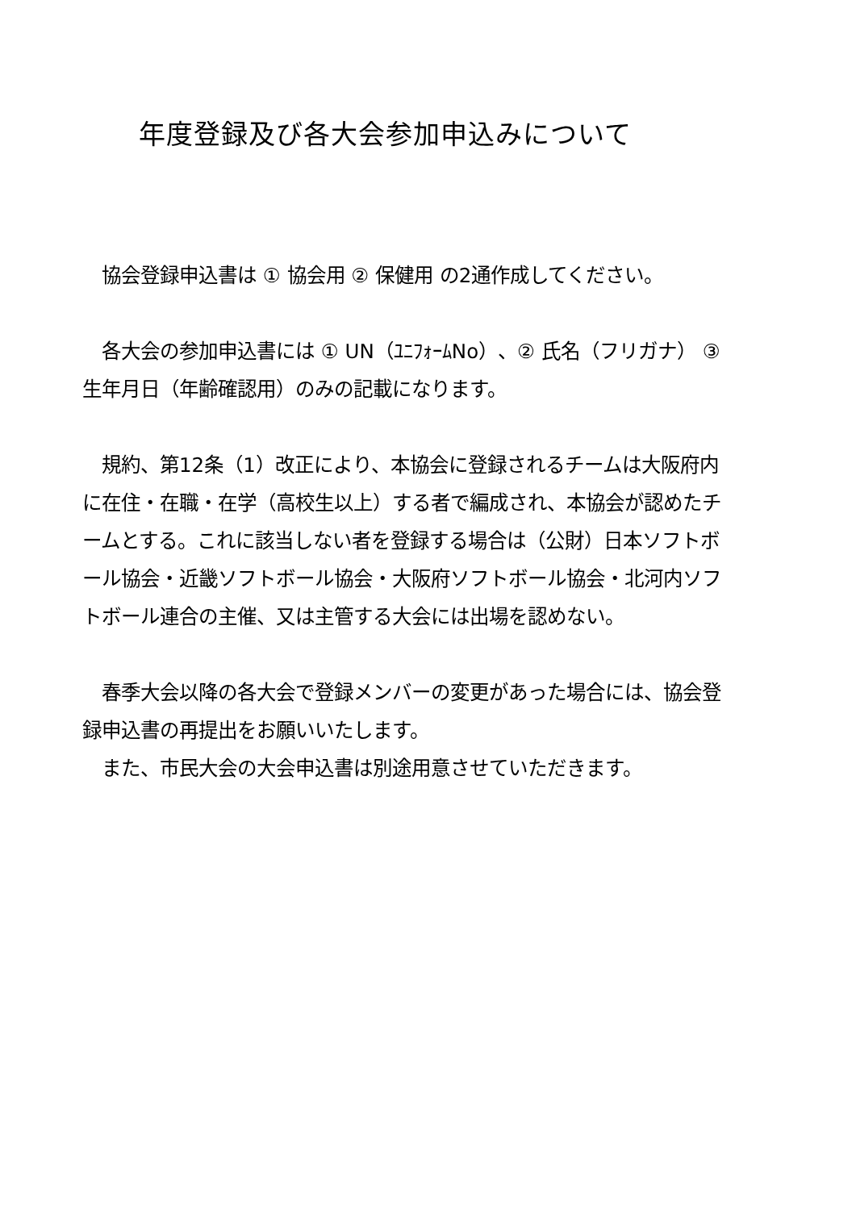年度登録及び各大会参加申込みについて
　協会登録申込書は ① 協会用 ② 保健用 の2通作成してください。
　各大会の参加申込書には ① UN（ﾕﾆﾌｫｰﾑNo）、② 氏名（フリガナ） ③ 生年月日（年齢確認用）のみの記載になります。
　規約、第12条（1）改正により、本協会に登録されるチームは大阪府内に在住・在職・在学（高校生以上）する者で編成され、本協会が認めたチームとする。これに該当しない者を登録する場合は（公財）日本ソフトボール協会・近畿ソフトボール協会・大阪府ソフトボール協会・北河内ソフトボール連合の主催、又は主管する大会には出場を認めない。
　春季大会以降の各大会で登録メンバーの変更があった場合には、協会登録申込書の再提出をお願いいたします。
　また、市民大会の大会申込書は別途用意させていただきます。